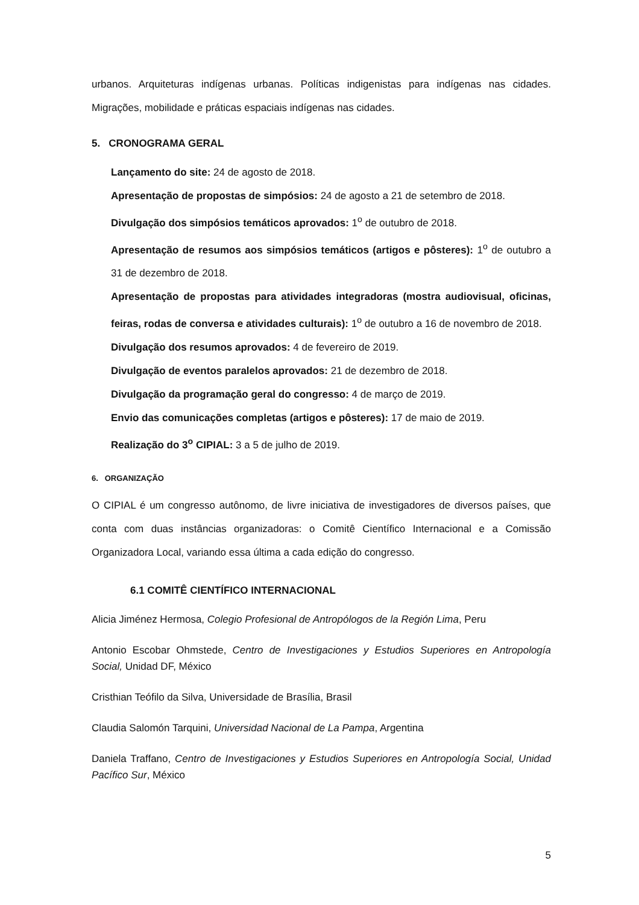urbanos. Arquiteturas indígenas urbanas. Políticas indigenistas para indígenas nas cidades. Migrações, mobilidade e práticas espaciais indígenas nas cidades.
5. CRONOGRAMA GERAL
Lançamento do site: 24 de agosto de 2018.
Apresentação de propostas de simpósios: 24 de agosto a 21 de setembro de 2018.
Divulgação dos simpósios temáticos aprovados: 1<sup>o</sup> de outubro de 2018.
Apresentação de resumos aos simpósios temáticos (artigos e pôsteres): 1<sup>o</sup> de outubro a 31 de dezembro de 2018.
Apresentação de propostas para atividades integradoras (mostra audiovisual, oficinas, feiras, rodas de conversa e atividades culturais): 1<sup>o</sup> de outubro a 16 de novembro de 2018.
Divulgação dos resumos aprovados: 4 de fevereiro de 2019.
Divulgação de eventos paralelos aprovados: 21 de dezembro de 2018.
Divulgação da programação geral do congresso: 4 de março de 2019.
Envio das comunicações completas (artigos e pôsteres): 17 de maio de 2019.
Realização do 3<sup>o</sup> CIPIAL: 3 a 5 de julho de 2019.
6. ORGANIZAÇÃO
O CIPIAL é um congresso autônomo, de livre iniciativa de investigadores de diversos países, que conta com duas instâncias organizadoras: o Comitê Científico Internacional e a Comissão Organizadora Local, variando essa última a cada edição do congresso.
6.1 COMITÊ CIENTÍFICO INTERNACIONAL
Alicia Jiménez Hermosa, Colegio Profesional de Antropólogos de la Región Lima, Peru
Antonio Escobar Ohmstede, Centro de Investigaciones y Estudios Superiores en Antropología Social, Unidad DF, México
Cristhian Teófilo da Silva, Universidade de Brasília, Brasil
Claudia Salomón Tarquini, Universidad Nacional de La Pampa, Argentina
Daniela Traffano, Centro de Investigaciones y Estudios Superiores en Antropología Social, Unidad Pacífico Sur, México
5